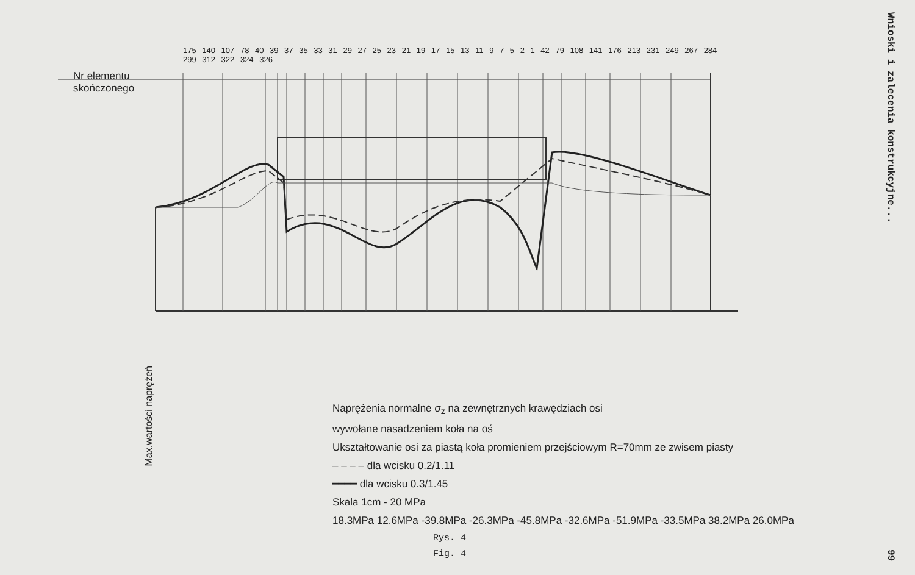Nr elementu
skończonego
Max.wartości naprężeń
Naprężenia normalne σ<sub>z</sub> na zewnętrznych krawędziach osi
wywołane nasadzeniem koła na oś
Ukształtowanie osi za piastą koła promieniem przejściowym R=70mm ze zwisem piasty
– – – – dla wcisku 0.2/1.11
━━━━ dla wcisku 0.3/1.45
Skala 1cm - 20 MPa
18.3MPa 12.6MPa -39.8MPa -26.3MPa -45.8MPa -32.6MPa -51.9MPa -33.5MPa 38.2MPa 26.0MPa
175 140 107 78 40 39 37 35 33 31 29 27 25 23 21 19 17 15 13 11 9 7 5 2 1 42 79 108 141 176 213 231 249 267 284 299 312 322 324 326
Rys. 4
Fig. 4
Wnioski i zalecenia konstrukcyjne...
99